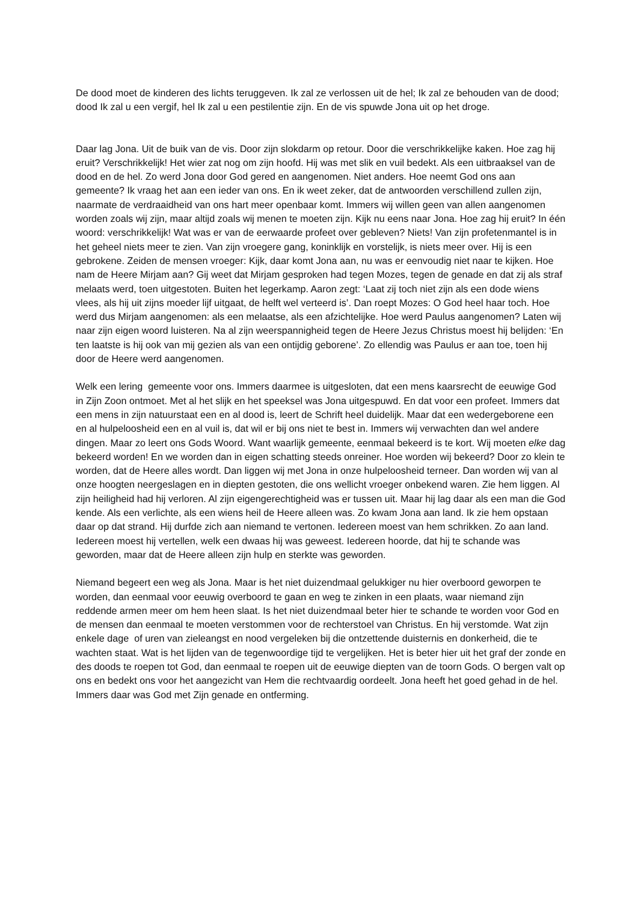De dood moet de kinderen des lichts teruggeven. Ik zal ze verlossen uit de hel; Ik zal ze behouden van de dood; dood Ik zal u een vergif, hel Ik zal u een pestilentie zijn. En de vis spuwde Jona uit op het droge.
Daar lag Jona. Uit de buik van de vis. Door zijn slokdarm op retour. Door die verschrikkelijke kaken. Hoe zag hij eruit? Verschrikkelijk! Het wier zat nog om zijn hoofd. Hij was met slik en vuil bedekt. Als een uitbraaksel van de dood en de hel. Zo werd Jona door God gered en aangenomen. Niet anders. Hoe neemt God ons aan gemeente? Ik vraag het aan een ieder van ons. En ik weet zeker, dat de antwoorden verschillend zullen zijn, naarmate de verdraaidheid van ons hart meer openbaar komt. Immers wij willen geen van allen aangenomen worden zoals wij zijn, maar altijd zoals wij menen te moeten zijn. Kijk nu eens naar Jona. Hoe zag hij eruit? In één woord: verschrikkelijk! Wat was er van de eerwaarde profeet over gebleven? Niets! Van zijn profetenmantel is in het geheel niets meer te zien. Van zijn vroegere gang, koninklijk en vorstelijk, is niets meer over. Hij is een gebrokene. Zeiden de mensen vroeger: Kijk, daar komt Jona aan, nu was er eenvoudig niet naar te kijken. Hoe nam de Heere Mirjam aan? Gij weet dat Mirjam gesproken had tegen Mozes, tegen de genade en dat zij als straf melaats werd, toen uitgestoten. Buiten het legerkamp. Aaron zegt: ‘Laat zij toch niet zijn als een dode wiens vlees, als hij uit zijns moeder lijf uitgaat, de helft wel verteerd is’. Dan roept Mozes: O God heel haar toch. Hoe werd dus Mirjam aangenomen: als een melaatse, als een afzichtelijke. Hoe werd Paulus aangenomen? Laten wij naar zijn eigen woord luisteren. Na al zijn weerspannigheid tegen de Heere Jezus Christus moest hij belijden: ‘En ten laatste is hij ook van mij gezien als van een ontijdig geborene’. Zo ellendig was Paulus er aan toe, toen hij door de Heere werd aangenomen.
Welk een lering gemeente voor ons. Immers daarmee is uitgesloten, dat een mens kaarsrecht de eeuwige God in Zijn Zoon ontmoet. Met al het slijk en het speeksel was Jona uitgespuwd. En dat voor een profeet. Immers dat een mens in zijn natuurstaat een en al dood is, leert de Schrift heel duidelijk. Maar dat een wedergeborene een en al hulpeloosheid een en al vuil is, dat wil er bij ons niet te best in. Immers wij verwachten dan wel andere dingen. Maar zo leert ons Gods Woord. Want waarlijk gemeente, eenmaal bekeerd is te kort. Wij moeten elke dag bekeerd worden! En we worden dan in eigen schatting steeds onreiner. Hoe worden wij bekeerd? Door zo klein te worden, dat de Heere alles wordt. Dan liggen wij met Jona in onze hulpeloosheid terneer. Dan worden wij van al onze hoogten neergeslagen en in diepten gestoten, die ons wellicht vroeger onbekend waren. Zie hem liggen. Al zijn heiligheid had hij verloren. Al zijn eigengerechtigheid was er tussen uit. Maar hij lag daar als een man die God kende. Als een verlichte, als een wiens heil de Heere alleen was. Zo kwam Jona aan land. Ik zie hem opstaan daar op dat strand. Hij durfde zich aan niemand te vertonen. Iedereen moest van hem schrikken. Zo aan land. Iedereen moest hij vertellen, welk een dwaas hij was geweest. Iedereen hoorde, dat hij te schande was geworden, maar dat de Heere alleen zijn hulp en sterkte was geworden.
Niemand begeert een weg als Jona. Maar is het niet duizendmaal gelukkiger nu hier overboord geworpen te worden, dan eenmaal voor eeuwig overboord te gaan en weg te zinken in een plaats, waar niemand zijn reddende armen meer om hem heen slaat. Is het niet duizendmaal beter hier te schande te worden voor God en de mensen dan eenmaal te moeten verstommen voor de rechterstoel van Christus. En hij verstomde. Wat zijn enkele dage of uren van zieleangst en nood vergeleken bij die ontzettende duisternis en donkerheid, die te wachten staat. Wat is het lijden van de tegenwoordige tijd te vergelijken. Het is beter hier uit het graf der zonde en des doods te roepen tot God, dan eenmaal te roepen uit de eeuwige diepten van de toorn Gods. O bergen valt op ons en bedekt ons voor het aangezicht van Hem die rechtvaardig oordeelt. Jona heeft het goed gehad in de hel. Immers daar was God met Zijn genade en ontferming.